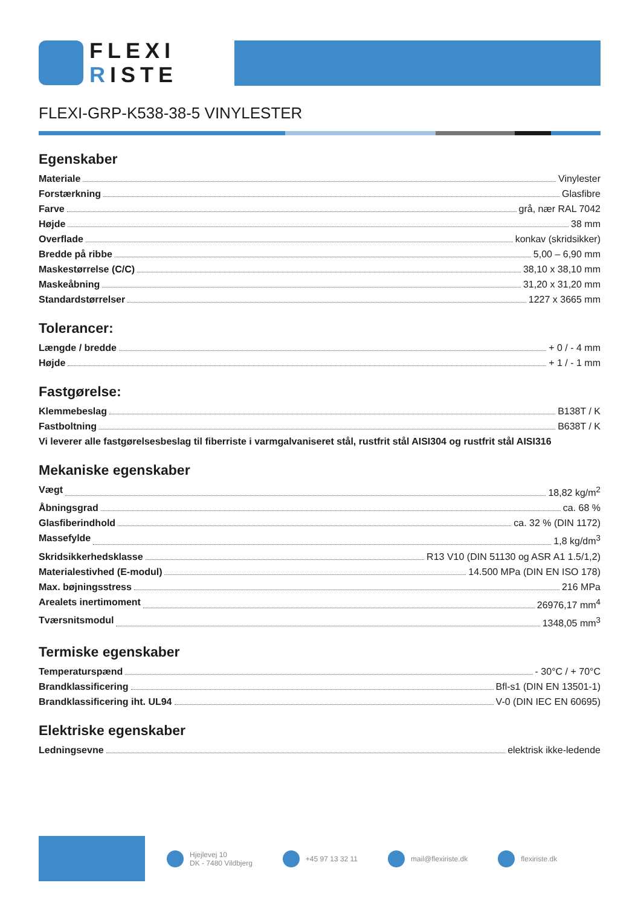FLEXI
RISTE
FLEXI-GRP-K538-38-5 VINYLESTER
Egenskaber
Materiale Vinylester
Forstærkning Glasfibre
Farve grå, nær RAL 7042
Højde 38 mm
Overflade konkav (skridsikker)
Bredde på ribbe 5,00 – 6,90 mm
Maskestørrelse (C/C) 38,10 x 38,10 mm
Maskeåbning 31,20 x 31,20 mm
Standardstørrelser 1227 x 3665 mm
Tolerancer:
Længde / bredde + 0 / - 4 mm
Højde + 1 / - 1 mm
Fastgørelse:
Klemmebeslag B138T / K
Fastboltning B638T / K
Vi leverer alle fastgørelsesbeslag til fiberriste i varmgalvaniseret stål, rustfrit stål AISI304 og rustfrit stål AISI316
Mekaniske egenskaber
Vægt 18,82 kg/m<sup>2</sup>
Åbningsgrad ca. 68 %
Glasfiberindhold ca. 32 % (DIN 1172)
Massefylde 1,8 kg/dm<sup>3</sup>
Skridsikkerhedsklasse R13 V10 (DIN 51130 og ASR A1 1.5/1,2)
Materialestivhed (E-modul) 14.500 MPa (DIN EN ISO 178)
Max. bøjningsstress 216 MPa
Arealets inertimoment 26976,17 mm<sup>4</sup>
Tværsnitsmodul 1348,05 mm<sup>3</sup>
Termiske egenskaber
Temperaturspænd - 30°C / + 70°C
Brandklassificering Bfl-s1 (DIN EN 13501-1)
Brandklassificering iht. UL94 V-0 (DIN IEC EN 60695)
Elektriske egenskaber
Ledningsevne elektrisk ikke-ledende
Hjejlevej 10
DK - 7480 Vildbjerg
+45 97 13 32 11 mail@flexiriste.dk flexiriste.dk